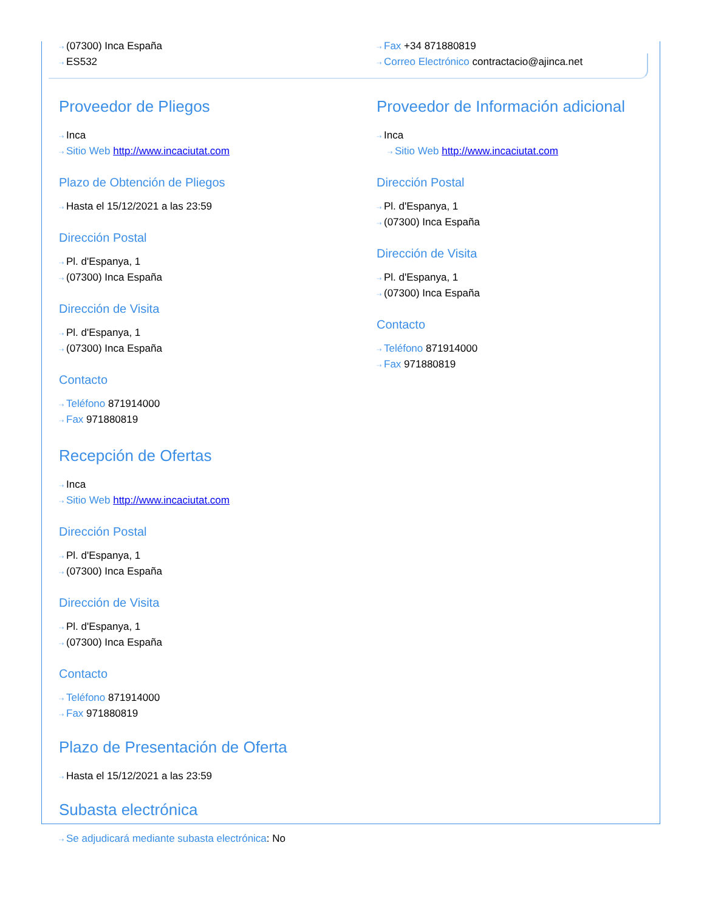⇢ (07300) Inca España
⇢ ES532
Proveedor de Pliegos
⇢ Inca
⇢ Sitio Web http://www.incaciutat.com
Plazo de Obtención de Pliegos
⇢ Hasta el 15/12/2021 a las 23:59
Dirección Postal
⇢ Pl. d'Espanya, 1
⇢ (07300) Inca España
Dirección de Visita
⇢ Pl. d'Espanya, 1
⇢ (07300) Inca España
Contacto
⇢ Teléfono 871914000
⇢ Fax 971880819
Recepción de Ofertas
⇢ Inca
⇢ Sitio Web http://www.incaciutat.com
Dirección Postal
⇢ Pl. d'Espanya, 1
⇢ (07300) Inca España
Dirección de Visita
⇢ Pl. d'Espanya, 1
⇢ (07300) Inca España
Contacto
⇢ Teléfono 871914000
⇢ Fax 971880819
Plazo de Presentación de Oferta
⇢ Hasta el 15/12/2021 a las 23:59
Subasta electrónica
⇢ Se adjudicará mediante subasta electrónica: No
⇢ Fax +34 871880819
⇢ Correo Electrónico contractacio@ajinca.net
Proveedor de Información adicional
⇢ Inca
⇢ Sitio Web http://www.incaciutat.com
Dirección Postal
⇢ Pl. d'Espanya, 1
⇢ (07300) Inca España
Dirección de Visita
⇢ Pl. d'Espanya, 1
⇢ (07300) Inca España
Contacto
⇢ Teléfono 871914000
⇢ Fax 971880819